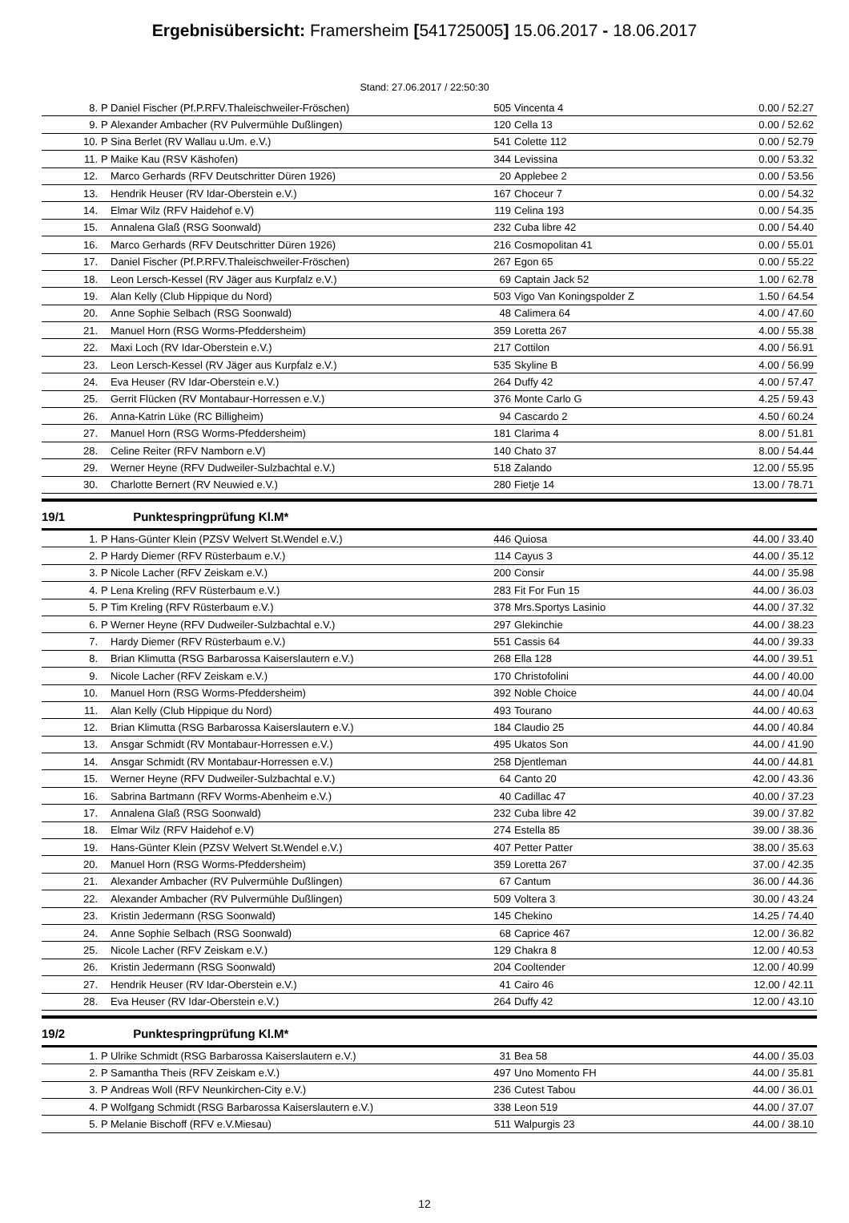Ergebnisübersicht: Framersheim [541725005] 15.06.2017 - 18.06.2017
Stand: 27.06.2017 / 22:50:30
| 8. | P | Daniel Fischer (Pf.P.RFV.Thaleischweiler-Fröschen) | 505 | Vincenta 4 | 0.00 / 52.27 |
| 9. | P | Alexander Ambacher (RV Pulvermühle Dußlingen) | 120 | Cella 13 | 0.00 / 52.62 |
| 10. | P | Sina Berlet (RV Wallau u.Um. e.V.) | 541 | Colette 112 | 0.00 / 52.79 |
| 11. | P | Maike Kau (RSV Käshofen) | 344 | Levissina | 0.00 / 53.32 |
| 12. | | Marco Gerhards (RFV Deutschritter Düren 1926) | 20 | Applebee 2 | 0.00 / 53.56 |
| 13. | | Hendrik Heuser (RV Idar-Oberstein e.V.) | 167 | Choceur 7 | 0.00 / 54.32 |
| 14. | | Elmar Wilz (RFV Haidehof e.V) | 119 | Celina 193 | 0.00 / 54.35 |
| 15. | | Annalena Glaß (RSG Soonwald) | 232 | Cuba libre 42 | 0.00 / 54.40 |
| 16. | | Marco Gerhards (RFV Deutschritter Düren 1926) | 216 | Cosmopolitan 41 | 0.00 / 55.01 |
| 17. | | Daniel Fischer (Pf.P.RFV.Thaleischweiler-Fröschen) | 267 | Egon 65 | 0.00 / 55.22 |
| 18. | | Leon Lersch-Kessel (RV Jäger aus Kurpfalz e.V.) | 69 | Captain Jack 52 | 1.00 / 62.78 |
| 19. | | Alan Kelly (Club Hippique du Nord) | 503 | Vigo Van Koningspolder Z | 1.50 / 64.54 |
| 20. | | Anne Sophie Selbach (RSG Soonwald) | 48 | Calimera 64 | 4.00 / 47.60 |
| 21. | | Manuel Horn (RSG Worms-Pfeddersheim) | 359 | Loretta 267 | 4.00 / 55.38 |
| 22. | | Maxi Loch (RV Idar-Oberstein e.V.) | 217 | Cottilon | 4.00 / 56.91 |
| 23. | | Leon Lersch-Kessel (RV Jäger aus Kurpfalz e.V.) | 535 | Skyline B | 4.00 / 56.99 |
| 24. | | Eva Heuser (RV Idar-Oberstein e.V.) | 264 | Duffy 42 | 4.00 / 57.47 |
| 25. | | Gerrit Flücken (RV Montabaur-Horressen e.V.) | 376 | Monte Carlo G | 4.25 / 59.43 |
| 26. | | Anna-Katrin Lüke (RC Billigheim) | 94 | Cascardo 2 | 4.50 / 60.24 |
| 27. | | Manuel Horn (RSG Worms-Pfeddersheim) | 181 | Clarima 4 | 8.00 / 51.81 |
| 28. | | Celine Reiter (RFV Namborn e.V) | 140 | Chato 37 | 8.00 / 54.44 |
| 29. | | Werner Heyne (RFV Dudweiler-Sulzbachtal e.V.) | 518 | Zalando | 12.00 / 55.95 |
| 30. | | Charlotte Bernert (RV Neuwied e.V.) | 280 | Fietje 14 | 13.00 / 78.71 |
19/1 Punktespringprüfung Kl.M*
| 1. | P | Hans-Günter Klein (PZSV Welvert St.Wendel e.V.) | 446 | Quiosa | 44.00 / 33.40 |
| 2. | P | Hardy Diemer (RFV Rüsterbaum e.V.) | 114 | Cayus 3 | 44.00 / 35.12 |
| 3. | P | Nicole Lacher (RFV Zeiskam e.V.) | 200 | Consir | 44.00 / 35.98 |
| 4. | P | Lena Kreling (RFV Rüsterbaum e.V.) | 283 | Fit For Fun 15 | 44.00 / 36.03 |
| 5. | P | Tim Kreling (RFV Rüsterbaum e.V.) | 378 | Mrs.Sportys Lasinio | 44.00 / 37.32 |
| 6. | P | Werner Heyne (RFV Dudweiler-Sulzbachtal e.V.) | 297 | Glekinchie | 44.00 / 38.23 |
| 7. | | Hardy Diemer (RFV Rüsterbaum e.V.) | 551 | Cassis 64 | 44.00 / 39.33 |
| 8. | | Brian Klimutta (RSG Barbarossa Kaiserslautern e.V.) | 268 | Ella 128 | 44.00 / 39.51 |
| 9. | | Nicole Lacher (RFV Zeiskam e.V.) | 170 | Christofolini | 44.00 / 40.00 |
| 10. | | Manuel Horn (RSG Worms-Pfeddersheim) | 392 | Noble Choice | 44.00 / 40.04 |
| 11. | | Alan Kelly (Club Hippique du Nord) | 493 | Tourano | 44.00 / 40.63 |
| 12. | | Brian Klimutta (RSG Barbarossa Kaiserslautern e.V.) | 184 | Claudio 25 | 44.00 / 40.84 |
| 13. | | Ansgar Schmidt (RV Montabaur-Horressen e.V.) | 495 | Ukatos Son | 44.00 / 41.90 |
| 14. | | Ansgar Schmidt (RV Montabaur-Horressen e.V.) | 258 | Djentleman | 44.00 / 44.81 |
| 15. | | Werner Heyne (RFV Dudweiler-Sulzbachtal e.V.) | 64 | Canto 20 | 42.00 / 43.36 |
| 16. | | Sabrina Bartmann (RFV Worms-Abenheim e.V.) | 40 | Cadillac 47 | 40.00 / 37.23 |
| 17. | | Annalena Glaß (RSG Soonwald) | 232 | Cuba libre 42 | 39.00 / 37.82 |
| 18. | | Elmar Wilz (RFV Haidehof e.V) | 274 | Estella 85 | 39.00 / 38.36 |
| 19. | | Hans-Günter Klein (PZSV Welvert St.Wendel e.V.) | 407 | Petter Patter | 38.00 / 35.63 |
| 20. | | Manuel Horn (RSG Worms-Pfeddersheim) | 359 | Loretta 267 | 37.00 / 42.35 |
| 21. | | Alexander Ambacher (RV Pulvermühle Dußlingen) | 67 | Cantum | 36.00 / 44.36 |
| 22. | | Alexander Ambacher (RV Pulvermühle Dußlingen) | 509 | Voltera 3 | 30.00 / 43.24 |
| 23. | | Kristin Jedermann (RSG Soonwald) | 145 | Chekino | 14.25 / 74.40 |
| 24. | | Anne Sophie Selbach (RSG Soonwald) | 68 | Caprice 467 | 12.00 / 36.82 |
| 25. | | Nicole Lacher (RFV Zeiskam e.V.) | 129 | Chakra 8 | 12.00 / 40.53 |
| 26. | | Kristin Jedermann (RSG Soonwald) | 204 | Cooltender | 12.00 / 40.99 |
| 27. | | Hendrik Heuser (RV Idar-Oberstein e.V.) | 41 | Cairo 46 | 12.00 / 42.11 |
| 28. | | Eva Heuser (RV Idar-Oberstein e.V.) | 264 | Duffy 42 | 12.00 / 43.10 |
19/2 Punktespringprüfung Kl.M*
| 1. | P | Ulrike Schmidt (RSG Barbarossa Kaiserslautern e.V.) | 31 | Bea 58 | 44.00 / 35.03 |
| 2. | P | Samantha Theis (RFV Zeiskam e.V.) | 497 | Uno Momento FH | 44.00 / 35.81 |
| 3. | P | Andreas Woll (RFV Neunkirchen-City e.V.) | 236 | Cutest Tabou | 44.00 / 36.01 |
| 4. | P | Wolfgang Schmidt (RSG Barbarossa Kaiserslautern e.V.) | 338 | Leon 519 | 44.00 / 37.07 |
| 5. | P | Melanie Bischoff (RFV e.V.Miesau) | 511 | Walpurgis 23 | 44.00 / 38.10 |
12